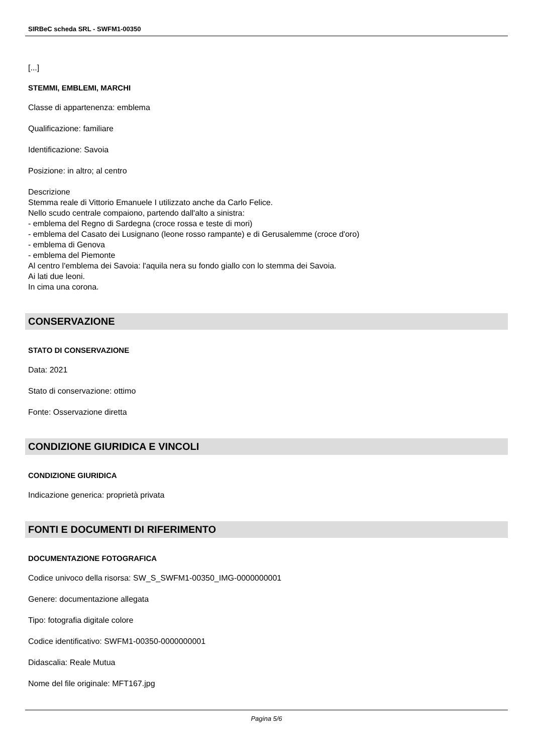SIRBeC scheda SRL - SWFM1-00350
[...]
STEMMI, EMBLEMI, MARCHI
Classe di appartenenza: emblema
Qualificazione: familiare
Identificazione: Savoia
Posizione: in altro; al centro
Descrizione
Stemma reale di Vittorio Emanuele I utilizzato anche da Carlo Felice.
Nello scudo centrale compaiono, partendo dall'alto a sinistra:
- emblema del Regno di Sardegna (croce rossa e teste di mori)
- emblema del Casato dei Lusignano (leone rosso rampante) e di Gerusalemme (croce d'oro)
- emblema di Genova
- emblema del Piemonte
Al centro l'emblema dei Savoia: l'aquila nera su fondo giallo con lo stemma dei Savoia.
Ai lati due leoni.
In cima una corona.
CONSERVAZIONE
STATO DI CONSERVAZIONE
Data: 2021
Stato di conservazione: ottimo
Fonte: Osservazione diretta
CONDIZIONE GIURIDICA E VINCOLI
CONDIZIONE GIURIDICA
Indicazione generica: proprietà privata
FONTI E DOCUMENTI DI RIFERIMENTO
DOCUMENTAZIONE FOTOGRAFICA
Codice univoco della risorsa: SW_S_SWFM1-00350_IMG-0000000001
Genere: documentazione allegata
Tipo: fotografia digitale colore
Codice identificativo: SWFM1-00350-0000000001
Didascalia: Reale Mutua
Nome del file originale: MFT167.jpg
Pagina 5/6